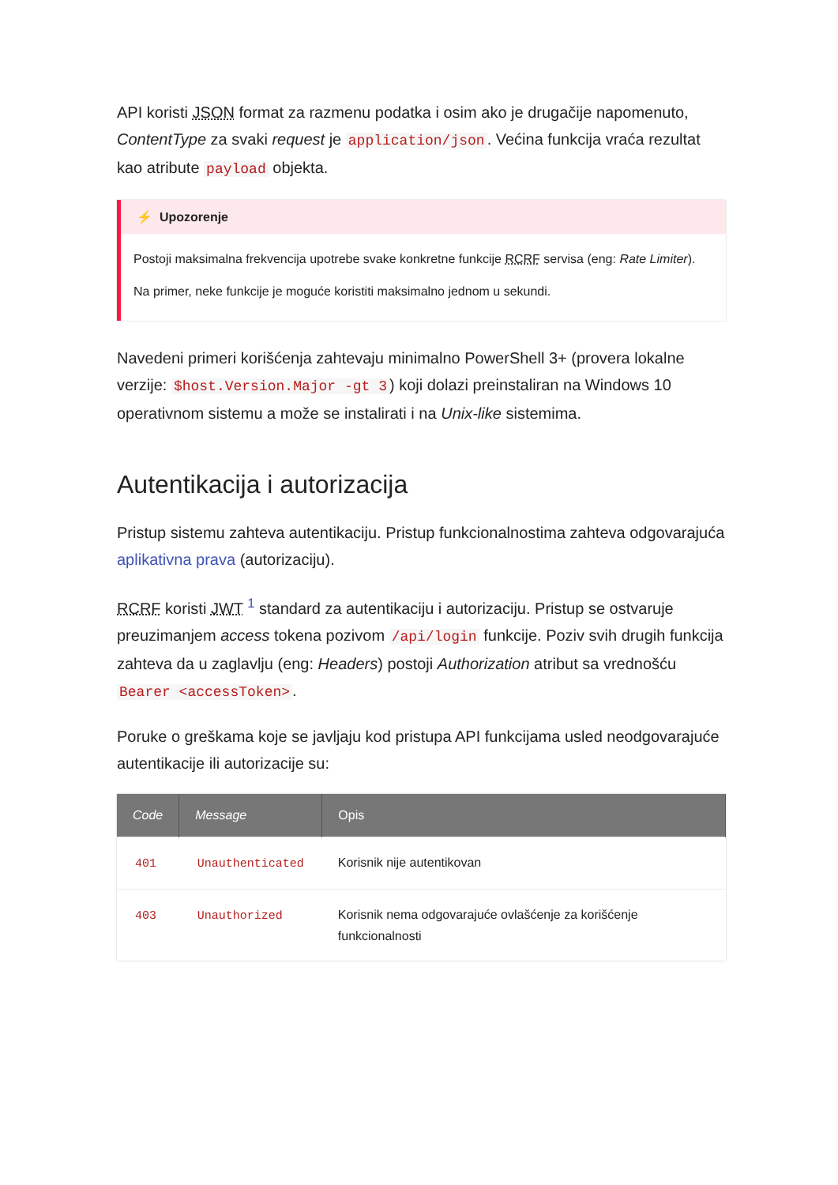API koristi JSON format za razmenu podatka i osim ako je drugačije napomenuto, ContentType za svaki request je application/json. Većina funkcija vraća rezultat kao atribute payload objekta.
⚡ Upozorenje
Postoji maksimalna frekvencija upotrebe svake konkretne funkcije RCRF servisa (eng: Rate Limiter).
Na primer, neke funkcije je moguće koristiti maksimalno jednom u sekundi.
Navedeni primeri korišćenja zahtevaju minimalno PowerShell 3+ (provera lokalne verzije: $host.Version.Major -gt 3) koji dolazi preinstaliran na Windows 10 operativnom sistemu a može se instalirati i na Unix-like sistemima.
Autentikacija i autorizacija
Pristup sistemu zahteva autentikaciju. Pristup funkcionalnostima zahteva odgovarajuća aplikativna prava (autorizaciju).
RCRF koristi JWT <sup>1</sup> standard za autentikaciju i autorizaciju. Pristup se ostvaruje preuzimanjem access tokena pozivom /api/login funkcije. Poziv svih drugih funkcija zahteva da u zaglavlju (eng: Headers) postoji Authorization atribut sa vrednošću Bearer <accessToken>.
Poruke o greškama koje se javljaju kod pristupa API funkcijama usled neodgovarajuće autentikacije ili autorizacije su:
| Code | Message | Opis |
| --- | --- | --- |
| 401 | Unauthenticated | Korisnik nije autentikovan |
| 403 | Unauthorized | Korisnik nema odgovarajuće ovlašćenje za korišćenje funkcionalnosti |